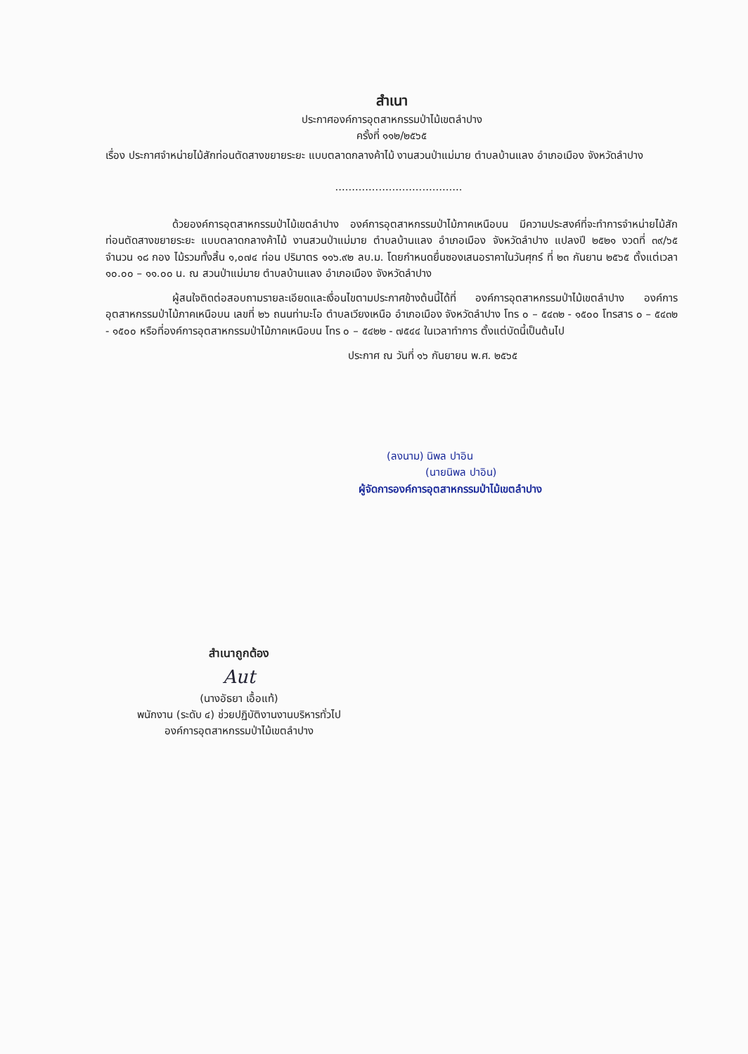สำเนา
ประกาศองค์การอุตสาหกรรมป่าไม้เขตลำปาง
ครั้งที่ ๑๑๒/๒๕๖๕
เรื่อง ประกาศจำหน่ายไม้สักท่อนตัดสางขยายระยะ แบบตลาดกลางค้าไม้ งานสวนป่าแม่มาย ตำบลบ้านแลง อำเภอเมือง จังหวัดลำปาง
......................................
ด้วยองค์การอุตสาหกรรมป่าไม้เขตลำปาง องค์การอุตสาหกรรมป่าไม้ภาคเหนือบน มีความประสงค์ที่จะทำการจำหน่ายไม้สักท่อนตัดสางขยายระยะ แบบตลาดกลางค้าไม้ งานสวนป่าแม่มาย ตำบลบ้านแลง อำเภอเมือง จังหวัดลำปาง แปลงปี ๒๕๒๑ งวดที่ ๓๙/๖๕ จำนวน ๑๘ กอง ไม้รวมทั้งสิ้น ๑,๐๗๔ ท่อน ปริมาตร ๑๑๖.๙๒ ลบ.ม. โดยกำหนดยื่นซองเสนอราคาในวันศุกร์ ที่ ๒๓ กันยาน ๒๕๖๕ ตั้งแต่เวลา ๑๐.๐๐ – ๑๑.๐๐ น. ณ สวนป่าแม่มาย ตำบลบ้านแลง อำเภอเมือง จังหวัดลำปาง
ผู้สนใจติดต่อสอบถามรายละเอียดและเงื่อนไขตามประกาศข้างต้นนี้ได้ที่ องค์การอุตสาหกรรมป่าไม้เขตลำปาง องค์การอุตสาหกรรมป่าไม้ภาคเหนือบน เลขที่ ๒๖ ถนนท่ามะโอ ตำบลเวียงเหนือ อำเภอเมือง จังหวัดลำปาง โทร ๐ – ๕๔๓๒ - ๑๕๐๐ โทรสาร ๐ – ๕๔๓๒ - ๑๕๐๐ หรือที่องค์การอุตสาหกรรมป่าไม้ภาคเหนือบน โทร ๐ – ๕๔๒๒ - ๗๕๔๔ ในเวลาทำการ ตั้งแต่บัดนี้เป็นต้นไป
ประกาศ ณ วันที่ ๑๖ กันยายน พ.ศ. ๒๕๖๕
(ลงนาม) นิพล ปาอิน
(นายนิพล ปาอิน)
ผู้จัดการองค์การอุตสาหกรรมป่าไม้เขตลำปาง
สำเนาถูกต้อง
Aut
(นางอัธยา เอื้อแท้)
พนักงาน (ระดับ ๔) ช่วยปฏิบัติงานงานบริหารทั่วไป
องค์การอุตสาหกรรมป่าไม้เขตลำปาง